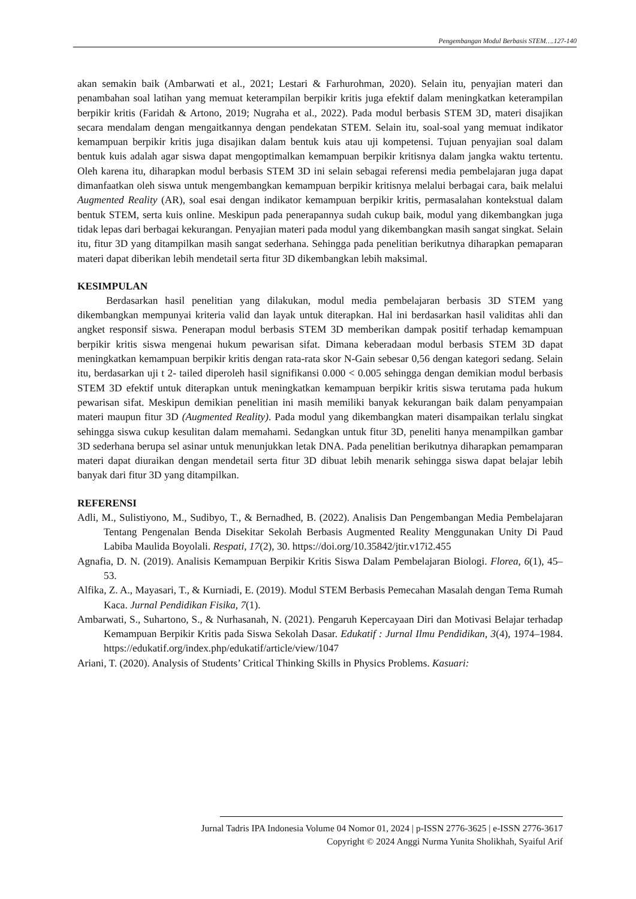Pengembangan Modul Berbasis STEM….127-140
akan semakin baik (Ambarwati et al., 2021; Lestari & Farhurohman, 2020). Selain itu, penyajian materi dan penambahan soal latihan yang memuat keterampilan berpikir kritis juga efektif dalam meningkatkan keterampilan berpikir kritis (Faridah & Artono, 2019; Nugraha et al., 2022). Pada modul berbasis STEM 3D, materi disajikan secara mendalam dengan mengaitkannya dengan pendekatan STEM. Selain itu, soal-soal yang memuat indikator kemampuan berpikir kritis juga disajikan dalam bentuk kuis atau uji kompetensi. Tujuan penyajian soal dalam bentuk kuis adalah agar siswa dapat mengoptimalkan kemampuan berpikir kritisnya dalam jangka waktu tertentu. Oleh karena itu, diharapkan modul berbasis STEM 3D ini selain sebagai referensi media pembelajaran juga dapat dimanfaatkan oleh siswa untuk mengembangkan kemampuan berpikir kritisnya melalui berbagai cara, baik melalui Augmented Reality (AR), soal esai dengan indikator kemampuan berpikir kritis, permasalahan kontekstual dalam bentuk STEM, serta kuis online. Meskipun pada penerapannya sudah cukup baik, modul yang dikembangkan juga tidak lepas dari berbagai kekurangan. Penyajian materi pada modul yang dikembangkan masih sangat singkat. Selain itu, fitur 3D yang ditampilkan masih sangat sederhana. Sehingga pada penelitian berikutnya diharapkan pemaparan materi dapat diberikan lebih mendetail serta fitur 3D dikembangkan lebih maksimal.
KESIMPULAN
Berdasarkan hasil penelitian yang dilakukan, modul media pembelajaran berbasis 3D STEM yang dikembangkan mempunyai kriteria valid dan layak untuk diterapkan. Hal ini berdasarkan hasil validitas ahli dan angket responsif siswa. Penerapan modul berbasis STEM 3D memberikan dampak positif terhadap kemampuan berpikir kritis siswa mengenai hukum pewarisan sifat. Dimana keberadaan modul berbasis STEM 3D dapat meningkatkan kemampuan berpikir kritis dengan rata-rata skor N-Gain sebesar 0,56 dengan kategori sedang. Selain itu, berdasarkan uji t 2- tailed diperoleh hasil signifikansi 0.000 < 0.005 sehingga dengan demikian modul berbasis STEM 3D efektif untuk diterapkan untuk meningkatkan kemampuan berpikir kritis siswa terutama pada hukum pewarisan sifat. Meskipun demikian penelitian ini masih memiliki banyak kekurangan baik dalam penyampaian materi maupun fitur 3D (Augmented Reality). Pada modul yang dikembangkan materi disampaikan terlalu singkat sehingga siswa cukup kesulitan dalam memahami. Sedangkan untuk fitur 3D, peneliti hanya menampilkan gambar 3D sederhana berupa sel asinar untuk menunjukkan letak DNA. Pada penelitian berikutnya diharapkan pemamparan materi dapat diuraikan dengan mendetail serta fitur 3D dibuat lebih menarik sehingga siswa dapat belajar lebih banyak dari fitur 3D yang ditampilkan.
REFERENSI
Adli, M., Sulistiyono, M., Sudibyo, T., & Bernadhed, B. (2022). Analisis Dan Pengembangan Media Pembelajaran Tentang Pengenalan Benda Disekitar Sekolah Berbasis Augmented Reality Menggunakan Unity Di Paud Labiba Maulida Boyolali. Respati, 17(2), 30. https://doi.org/10.35842/jtir.v17i2.455
Agnafia, D. N. (2019). Analisis Kemampuan Berpikir Kritis Siswa Dalam Pembelajaran Biologi. Florea, 6(1), 45–53.
Alfika, Z. A., Mayasari, T., & Kurniadi, E. (2019). Modul STEM Berbasis Pemecahan Masalah dengan Tema Rumah Kaca. Jurnal Pendidikan Fisika, 7(1).
Ambarwati, S., Suhartono, S., & Nurhasanah, N. (2021). Pengaruh Kepercayaan Diri dan Motivasi Belajar terhadap Kemampuan Berpikir Kritis pada Siswa Sekolah Dasar. Edukatif : Jurnal Ilmu Pendidikan, 3(4), 1974–1984. https://edukatif.org/index.php/edukatif/article/view/1047
Ariani, T. (2020). Analysis of Students’ Critical Thinking Skills in Physics Problems. Kasuari:
Jurnal Tadris IPA Indonesia Volume 04 Nomor 01, 2024 | p-ISSN 2776-3625 | e-ISSN 2776-3617
Copyright © 2024 Anggi Nurma Yunita Sholikhah, Syaiful Arif